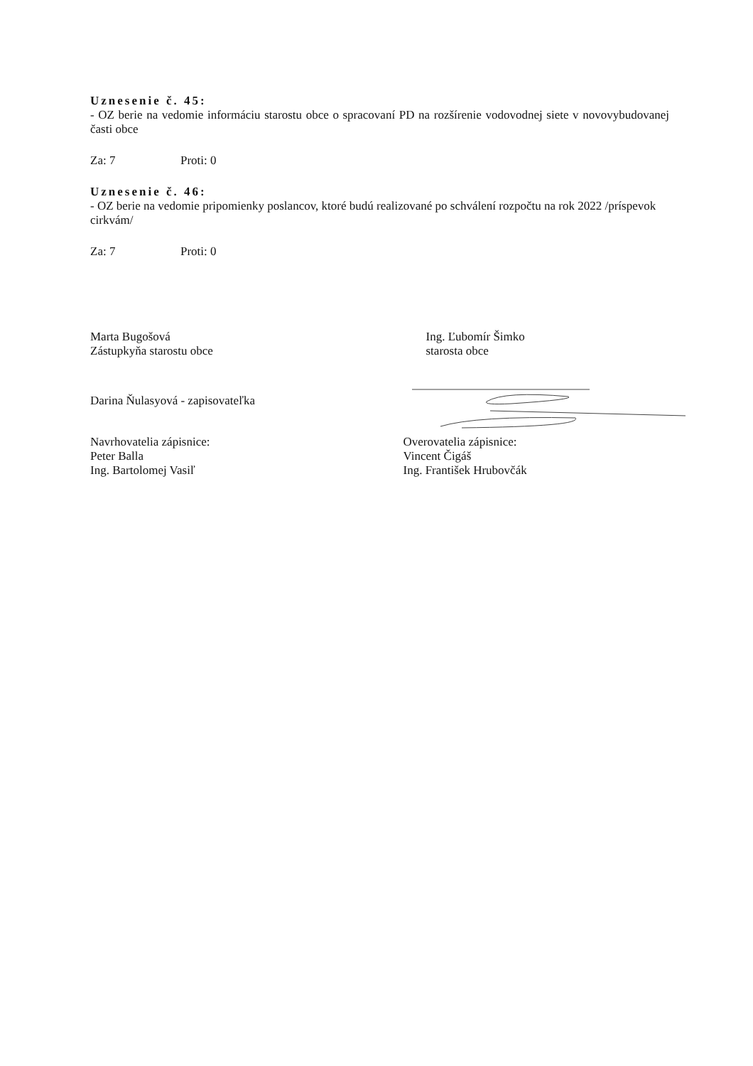Uznesenie č. 45:
- OZ berie na vedomie informáciu starostu obce o spracovaní PD na rozšírenie vodovodnej siete v novovybudovanej časti obce
Za: 7 Proti: 0
Uznesenie č. 46:
- OZ berie na vedomie pripomienky poslancov, ktoré budú realizované po schválení rozpočtu na rok 2022 /príspevok cirkvám/
Za: 7 Proti: 0
Marta Bugošová
Zástupkyňa starostu obce
Ing. Ľubomír Šimko
starosta obce
Darina Ňulasyová - zapisovateľka
Navrhovatelia zápisnice:
Peter Balla
Ing. Bartolomej Vasiľ
Overovatelia zápisnice:
Vincent Čigáš
Ing. František Hrubovčák